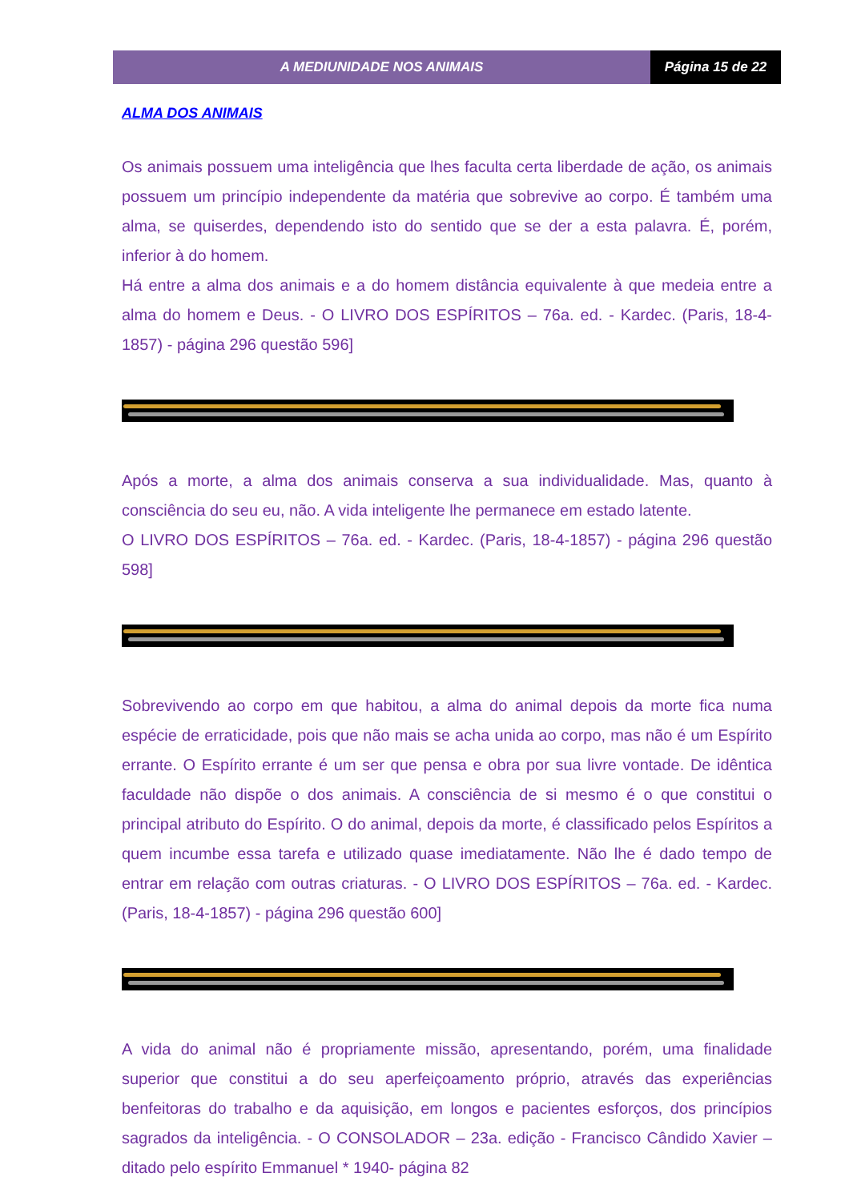A MEDIUNIDADE NOS ANIMAIS Página 15 de 22
ALMA DOS ANIMAIS
Os animais possuem uma inteligência que lhes faculta certa liberdade de ação, os animais possuem um princípio independente da matéria que sobrevive ao corpo. É também uma alma, se quiserdes, dependendo isto do sentido que se der a esta palavra. É, porém, inferior à do homem.
Há entre a alma dos animais e a do homem distância equivalente à que medeia entre a alma do homem e Deus. - O LIVRO DOS ESPÍRITOS – 76a. ed. - Kardec. (Paris, 18-4-1857) - página 296 questão 596]
Após a morte, a alma dos animais conserva a sua individualidade. Mas, quanto à consciência do seu eu, não. A vida inteligente lhe permanece em estado latente.
O LIVRO DOS ESPÍRITOS – 76a. ed. - Kardec. (Paris, 18-4-1857) - página 296 questão 598]
Sobrevivendo ao corpo em que habitou, a alma do animal depois da morte fica numa espécie de erraticidade, pois que não mais se acha unida ao corpo, mas não é um Espírito errante. O Espírito errante é um ser que pensa e obra por sua livre vontade. De idêntica faculdade não dispõe o dos animais. A consciência de si mesmo é o que constitui o principal atributo do Espírito. O do animal, depois da morte, é classificado pelos Espíritos a quem incumbe essa tarefa e utilizado quase imediatamente. Não lhe é dado tempo de entrar em relação com outras criaturas. - O LIVRO DOS ESPÍRITOS – 76a. ed. - Kardec. (Paris, 18-4-1857) - página 296 questão 600]
A vida do animal não é propriamente missão, apresentando, porém, uma finalidade superior que constitui a do seu aperfeiçoamento próprio, através das experiências benfeitoras do trabalho e da aquisição, em longos e pacientes esforços, dos princípios sagrados da inteligência. - O CONSOLADOR – 23a. edição - Francisco Cândido Xavier – ditado pelo espírito Emmanuel * 1940- página 82